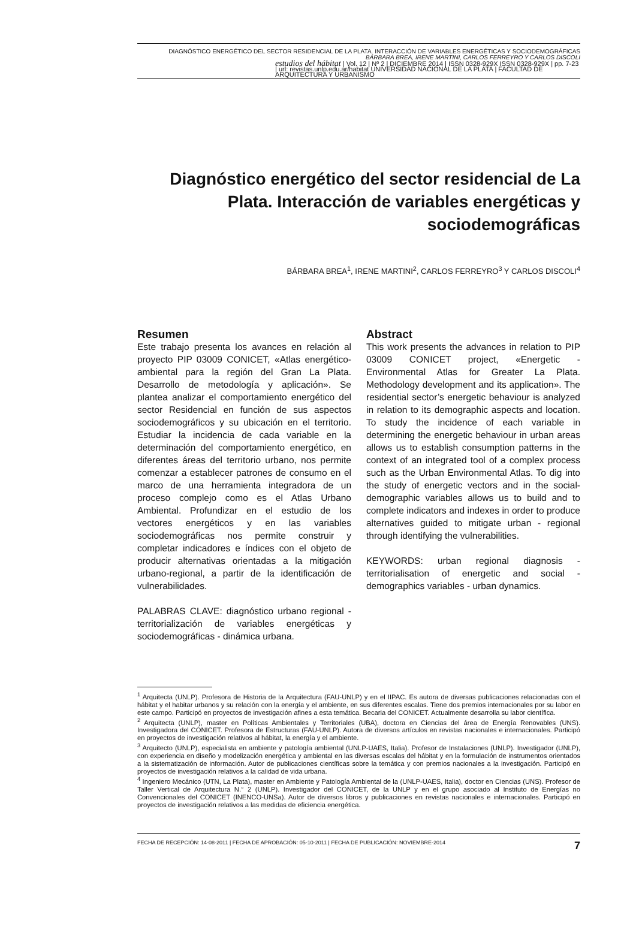DIAGNÓSTICO ENERGÉTICO DEL SECTOR RESIDENCIAL DE LA PLATA. INTERACCIÓN DE VARIABLES ENERGÉTICAS Y SOCIODEMOGRÁFICAS
BÁRBARA BREA, IRENE MARTINI, CARLOS FERREYRO Y CARLOS DISCOLI
estudios del hábitat | Vol. 12 | Nº 2 | DICIEMBRE 2014 | ISSN 0328-929X ISSN 0328-929X | pp. 7-23 | url: revistas.unlp.edu.ar/habitat UNIVERSIDAD NACIONAL DE LA PLATA | FACULTAD DE ARQUITECTURA Y URBANISMO
Diagnóstico energético del sector residencial de La Plata. Interacción de variables energéticas y sociodemográficas
BÁRBARA BREA<sup>1</sup>, IRENE MARTINI<sup>2</sup>, CARLOS FERREYRO<sup>3</sup> Y CARLOS DISCOLI<sup>4</sup>
Resumen
Este trabajo presenta los avances en relación al proyecto PIP 03009 CONICET, «Atlas energético-ambiental para la región del Gran La Plata. Desarrollo de metodología y aplicación». Se plantea analizar el comportamiento energético del sector Residencial en función de sus aspectos sociodemográficos y su ubicación en el territorio. Estudiar la incidencia de cada variable en la determinación del comportamiento energético, en diferentes áreas del territorio urbano, nos permite comenzar a establecer patrones de consumo en el marco de una herramienta integradora de un proceso complejo como es el Atlas Urbano Ambiental. Profundizar en el estudio de los vectores energéticos y en las variables sociodemográficas nos permite construir y completar indicadores e índices con el objeto de producir alternativas orientadas a la mitigación urbano-regional, a partir de la identificación de vulnerabilidades.
PALABRAS CLAVE: diagnóstico urbano regional - territorialización de variables energéticas y sociodemográficas - dinámica urbana.
Abstract
This work presents the advances in relation to PIP 03009 CONICET project, «Energetic - Environmental Atlas for Greater La Plata. Methodology development and its application». The residential sector’s energetic behaviour is analyzed in relation to its demographic aspects and location. To study the incidence of each variable in determining the energetic behaviour in urban areas allows us to establish consumption patterns in the context of an integrated tool of a complex process such as the Urban Environmental Atlas. To dig into the study of energetic vectors and in the social-demographic variables allows us to build and to complete indicators and indexes in order to produce alternatives guided to mitigate urban - regional through identifying the vulnerabilities.
KEYWORDS: urban regional diagnosis - territorialisation of energetic and social -demographics variables - urban dynamics.
<sup>1</sup> Arquitecta (UNLP). Profesora de Historia de la Arquitectura (FAU-UNLP) y en el IIPAC. Es autora de diversas publicaciones relacionadas con el hábitat y el habitar urbanos y su relación con la energía y el ambiente, en sus diferentes escalas. Tiene dos premios internacionales por su labor en este campo. Participó en proyectos de investigación afines a esta temática. Becaria del CONICET. Actualmente desarrolla su labor científica.
<sup>2</sup> Arquitecta (UNLP), master en Políticas Ambientales y Territoriales (UBA), doctora en Ciencias del área de Energía Renovables (UNS). Investigadora del CONICET. Profesora de Estructuras (FAU-UNLP). Autora de diversos artículos en revistas nacionales e internacionales. Participó en proyectos de investigación relativos al hábitat, la energía y el ambiente.
<sup>3</sup> Arquitecto (UNLP), especialista en ambiente y patología ambiental (UNLP-UAES, Italia). Profesor de Instalaciones (UNLP). Investigador (UNLP), con experiencia en diseño y modelización energética y ambiental en las diversas escalas del hábitat y en la formulación de instrumentos orientados a la sistematización de información. Autor de publicaciones científicas sobre la temática y con premios nacionales a la investigación. Participó en proyectos de investigación relativos a la calidad de vida urbana.
<sup>4</sup> Ingeniero Mecánico (UTN, La Plata), master en Ambiente y Patología Ambiental de la (UNLP-UAES, Italia), doctor en Ciencias (UNS). Profesor de Taller Vertical de Arquitectura N.° 2 (UNLP). Investigador del CONICET, de la UNLP y en el grupo asociado al Instituto de Energías no Convencionales del CONICET (INENCO-UNSa). Autor de diversos libros y publicaciones en revistas nacionales e internacionales. Participó en proyectos de investigación relativos a las medidas de eficiencia energética.
FECHA DE RECEPCIÓN: 14-08-2011 | FECHA DE APROBACIÓN: 05-10-2011 | FECHA DE PUBLICACIÓN: NOVIEMBRE-2014 7